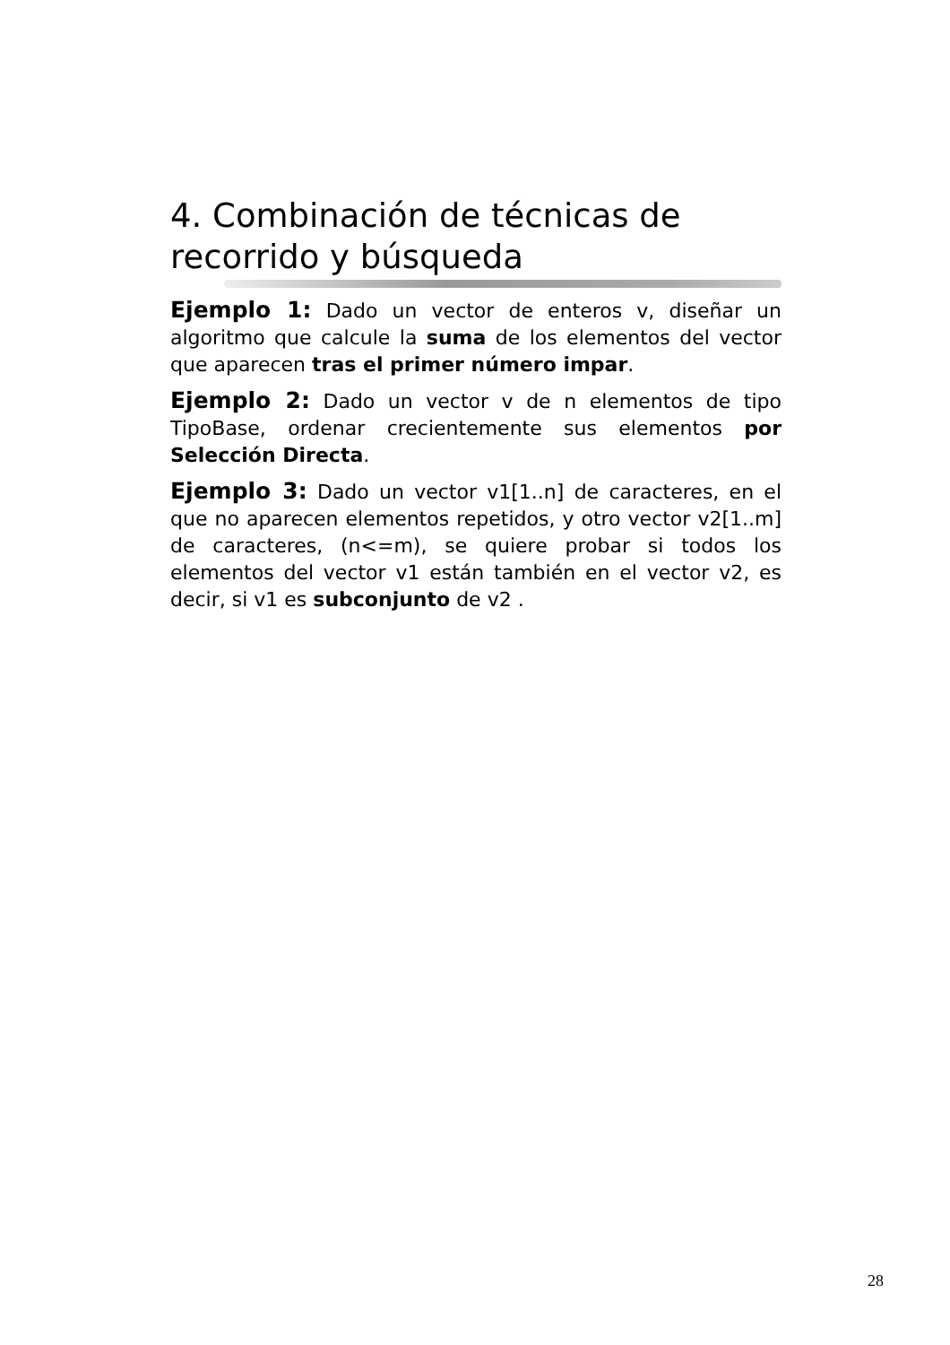4. Combinación de técnicas de recorrido y búsqueda
Ejemplo 1: Dado un vector de enteros v, diseñar un algoritmo que calcule la suma de los elementos del vector que aparecen tras el primer número impar.
Ejemplo 2: Dado un vector v de n elementos de tipo TipoBase, ordenar crecientemente sus elementos por Selección Directa.
Ejemplo 3: Dado un vector v1[1..n] de caracteres, en el que no aparecen elementos repetidos, y otro vector v2[1..m] de caracteres, (n<=m), se quiere probar si todos los elementos del vector v1 están también en el vector v2, es decir, si v1 es subconjunto de v2 .
28